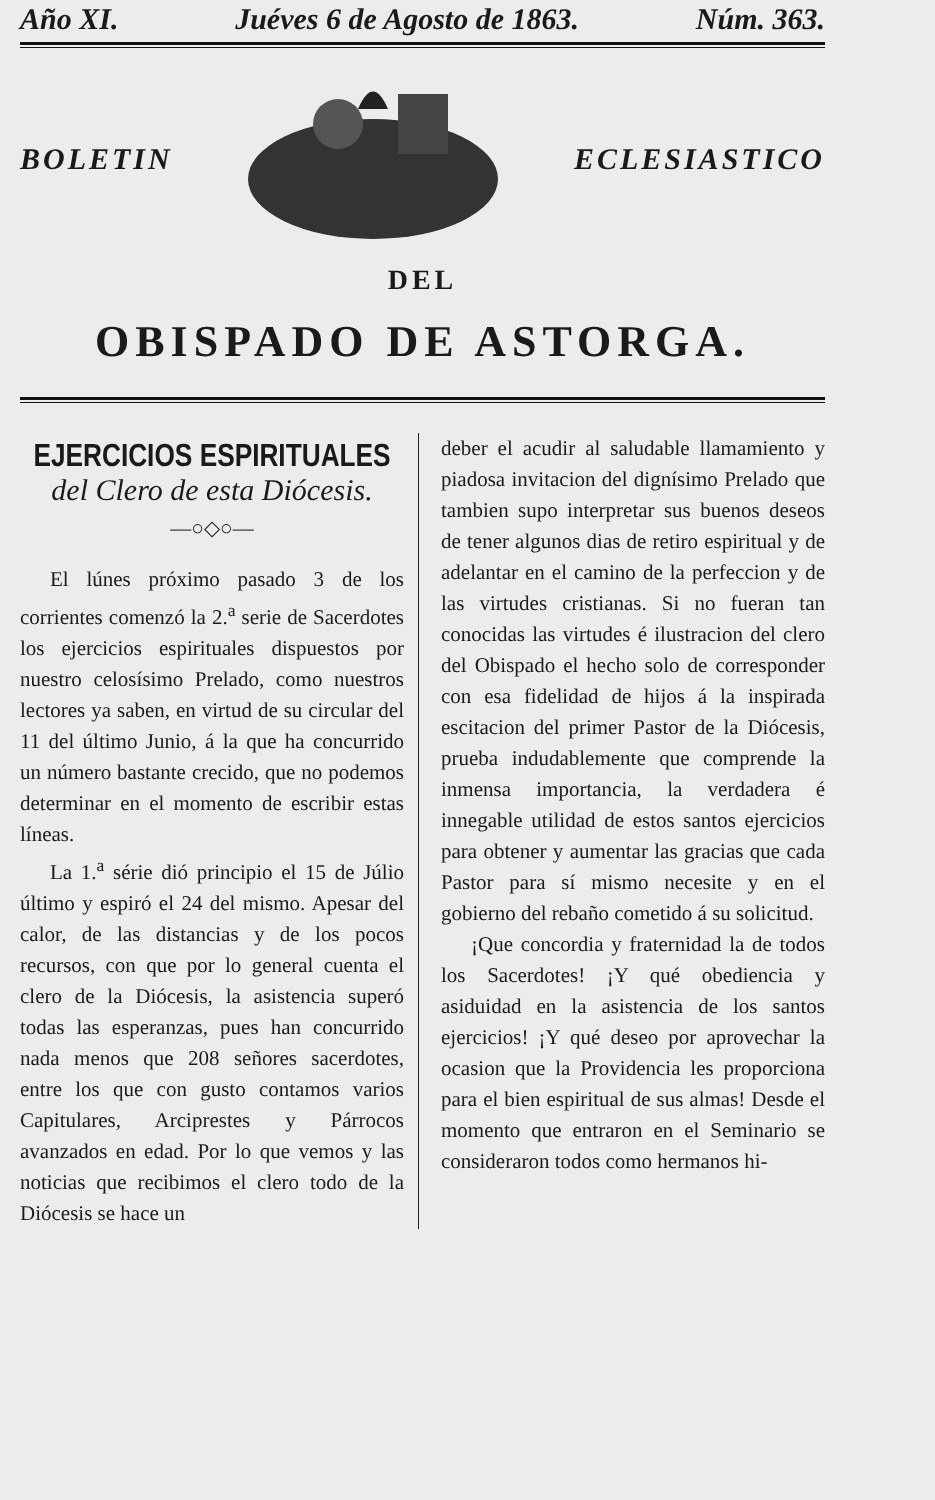Año XI. Juéves 6 de Agosto de 1863. Núm. 363.
BOLETIN ECLESIASTICO
DEL
OBISPADO DE ASTORGA.
EJERCICIOS ESPIRITUALES
del Clero de esta Diócesis.
—○◇○—
El lúnes próximo pasado 3 de los corrientes comenzó la 2.<sup>a</sup> serie de Sacerdotes los ejercicios espirituales dispuestos por nuestro celosísimo Prelado, como nuestros lectores ya saben, en virtud de su circular del 11 del último Junio, á la que ha concurrido un número bastante crecido, que no podemos determinar en el momento de escribir estas líneas.
La 1.<sup>a</sup> série dió principio el 15 de Júlio último y espiró el 24 del mismo. Apesar del calor, de las distancias y de los pocos recursos, con que por lo general cuenta el clero de la Diócesis, la asistencia superó todas las esperanzas, pues han concurrido nada menos que 208 señores sacerdotes, entre los que con gusto contamos varios Capitulares, Arciprestes y Párrocos avanzados en edad. Por lo que vemos y las noticias que recibimos el clero todo de la Diócesis se hace un
deber el acudir al saludable llamamiento y piadosa invitacion del dignísimo Prelado que tambien supo interpretar sus buenos deseos de tener algunos dias de retiro espiritual y de adelantar en el camino de la perfeccion y de las virtudes cristianas. Si no fueran tan conocidas las virtudes é ilustracion del clero del Obispado el hecho solo de corresponder con esa fidelidad de hijos á la inspirada escitacion del primer Pastor de la Diócesis, prueba indudablemente que comprende la inmensa importancia, la verdadera é innegable utilidad de estos santos ejercicios para obtener y aumentar las gracias que cada Pastor para sí mismo necesite y en el gobierno del rebaño cometido á su solicitud.
¡Que concordia y fraternidad la de todos los Sacerdotes! ¡Y qué obediencia y asiduidad en la asistencia de los santos ejercicios! ¡Y qué deseo por aprovechar la ocasion que la Providencia les proporciona para el bien espiritual de sus almas! Desde el momento que entraron en el Seminario se consideraron todos como hermanos hi-